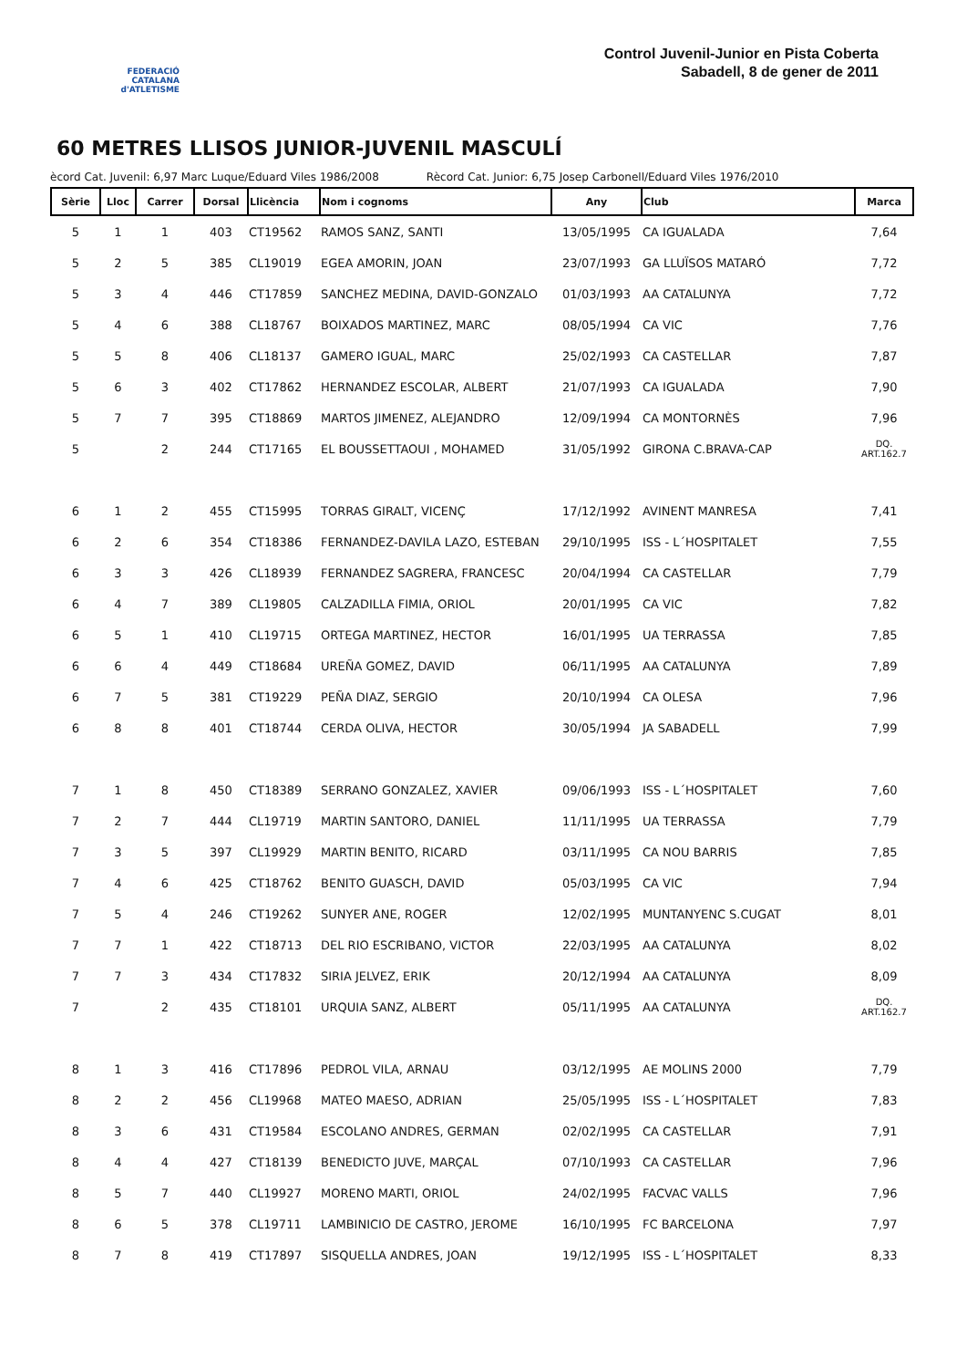FEDERACIÓ CATALANA d'ATLETISME
Control Juvenil-Junior en Pista Coberta
Sabadell, 8 de gener de 2011
60 METRES LLISOS JUNIOR-JUVENIL MASCULÍ
ècord Cat. Juvenil: 6,97 Marc Luque/Eduard Viles 1986/2008 Rècord Cat. Junior: 6,75 Josep Carbonell/Eduard Viles 1976/2010
| Sèrie | Lloc | Carrer | Dorsal | Llicència | Nom i cognoms | Any | Club | Marca |
| --- | --- | --- | --- | --- | --- | --- | --- | --- |
| 5 | 1 | 1 | 403 | CT19562 | RAMOS SANZ, SANTI | 13/05/1995 | CA IGUALADA | 7,64 |
| 5 | 2 | 5 | 385 | CL19019 | EGEA AMORIN, JOAN | 23/07/1993 | GA LLUÏSOS MATARÓ | 7,72 |
| 5 | 3 | 4 | 446 | CT17859 | SANCHEZ MEDINA, DAVID-GONZALO | 01/03/1993 | AA CATALUNYA | 7,72 |
| 5 | 4 | 6 | 388 | CL18767 | BOIXADOS MARTINEZ, MARC | 08/05/1994 | CA VIC | 7,76 |
| 5 | 5 | 8 | 406 | CL18137 | GAMERO IGUAL, MARC | 25/02/1993 | CA CASTELLAR | 7,87 |
| 5 | 6 | 3 | 402 | CT17862 | HERNANDEZ ESCOLAR, ALBERT | 21/07/1993 | CA IGUALADA | 7,90 |
| 5 | 7 | 7 | 395 | CT18869 | MARTOS JIMENEZ, ALEJANDRO | 12/09/1994 | CA MONTORNÈS | 7,96 |
| 5 | | 2 | 244 | CT17165 | EL BOUSSETTAOUI , MOHAMED | 31/05/1992 | GIRONA C.BRAVA-CAP | DQ. ART.162.7 |
| 6 | 1 | 2 | 455 | CT15995 | TORRAS GIRALT, VICENÇ | 17/12/1992 | AVINENT MANRESA | 7,41 |
| 6 | 2 | 6 | 354 | CT18386 | FERNANDEZ-DAVILA LAZO, ESTEBAN | 29/10/1995 | ISS - L´HOSPITALET | 7,55 |
| 6 | 3 | 3 | 426 | CL18939 | FERNANDEZ SAGRERA, FRANCESC | 20/04/1994 | CA CASTELLAR | 7,79 |
| 6 | 4 | 7 | 389 | CL19805 | CALZADILLA FIMIA, ORIOL | 20/01/1995 | CA VIC | 7,82 |
| 6 | 5 | 1 | 410 | CL19715 | ORTEGA MARTINEZ, HECTOR | 16/01/1995 | UA TERRASSA | 7,85 |
| 6 | 6 | 4 | 449 | CT18684 | UREÑA GOMEZ, DAVID | 06/11/1995 | AA CATALUNYA | 7,89 |
| 6 | 7 | 5 | 381 | CT19229 | PEÑA DIAZ, SERGIO | 20/10/1994 | CA OLESA | 7,96 |
| 6 | 8 | 8 | 401 | CT18744 | CERDA OLIVA, HECTOR | 30/05/1994 | JA SABADELL | 7,99 |
| 7 | 1 | 8 | 450 | CT18389 | SERRANO GONZALEZ, XAVIER | 09/06/1993 | ISS - L´HOSPITALET | 7,60 |
| 7 | 2 | 7 | 444 | CL19719 | MARTIN SANTORO, DANIEL | 11/11/1995 | UA TERRASSA | 7,79 |
| 7 | 3 | 5 | 397 | CL19929 | MARTIN BENITO, RICARD | 03/11/1995 | CA NOU BARRIS | 7,85 |
| 7 | 4 | 6 | 425 | CT18762 | BENITO GUASCH, DAVID | 05/03/1995 | CA VIC | 7,94 |
| 7 | 5 | 4 | 246 | CT19262 | SUNYER ANE, ROGER | 12/02/1995 | MUNTANYENC S.CUGAT | 8,01 |
| 7 | 7 | 1 | 422 | CT18713 | DEL RIO ESCRIBANO, VICTOR | 22/03/1995 | AA CATALUNYA | 8,02 |
| 7 | 7 | 3 | 434 | CT17832 | SIRIA JELVEZ, ERIK | 20/12/1994 | AA CATALUNYA | 8,09 |
| 7 | | 2 | 435 | CT18101 | URQUIA SANZ, ALBERT | 05/11/1995 | AA CATALUNYA | DQ. ART.162.7 |
| 8 | 1 | 3 | 416 | CT17896 | PEDROL VILA, ARNAU | 03/12/1995 | AE MOLINS 2000 | 7,79 |
| 8 | 2 | 2 | 456 | CL19968 | MATEO MAESO, ADRIAN | 25/05/1995 | ISS - L´HOSPITALET | 7,83 |
| 8 | 3 | 6 | 431 | CT19584 | ESCOLANO ANDRES, GERMAN | 02/02/1995 | CA CASTELLAR | 7,91 |
| 8 | 4 | 4 | 427 | CT18139 | BENEDICTO JUVE, MARÇAL | 07/10/1993 | CA CASTELLAR | 7,96 |
| 8 | 5 | 7 | 440 | CL19927 | MORENO MARTI, ORIOL | 24/02/1995 | FACVAC VALLS | 7,96 |
| 8 | 6 | 5 | 378 | CL19711 | LAMBINICIO DE CASTRO, JEROME | 16/10/1995 | FC BARCELONA | 7,97 |
| 8 | 7 | 8 | 419 | CT17897 | SISQUELLA ANDRES, JOAN | 19/12/1995 | ISS - L´HOSPITALET | 8,33 |